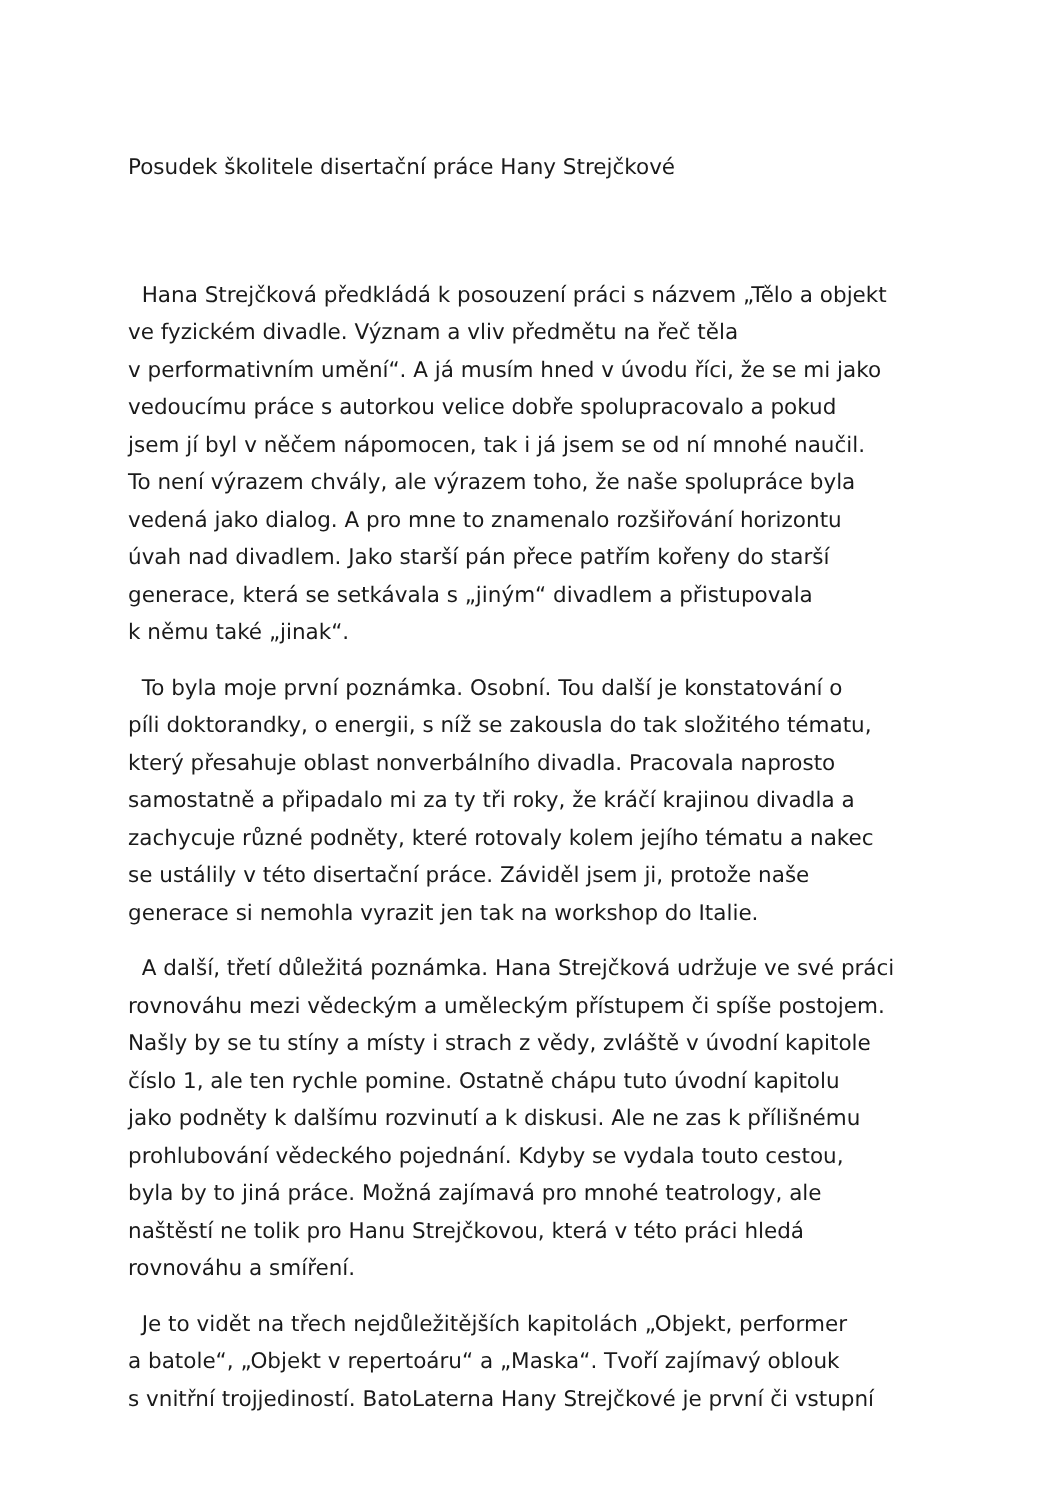Posudek školitele disertační práce Hany Strejčkové
Hana Strejčková předkládá k posouzení práci s názvem „Tělo a objekt
ve fyzickém divadle. Význam a vliv předmětu na řeč těla
v performativním umění“. A já musím hned v úvodu říci, že se mi jako
vedoucímu práce s autorkou velice dobře spolupracovalo a pokud
jsem jí byl v něčem nápomocen, tak i já jsem se od ní mnohé naučil.
To není výrazem chvály, ale výrazem toho, že naše spolupráce byla
vedená jako dialog. A pro mne to znamenalo rozšiřování horizontu
úvah nad divadlem. Jako starší pán přece patřím kořeny do starší
generace, která se setkávala s „jiným“ divadlem a přistupovala
k němu také „jinak“.
To byla moje první poznámka. Osobní. Tou další je konstatování o
píli doktorandky, o energii, s níž se zakousla do tak složitého tématu,
který přesahuje oblast nonverbálního divadla. Pracovala naprosto
samostatně a připadalo mi za ty tři roky, že kráčí krajinou divadla a
zachycuje různé podněty, které rotovaly kolem jejího tématu a nakec
se ustálily v této disertační práce. Záviděl jsem ji, protože naše
generace si nemohla vyrazit jen tak na workshop do Italie.
A další, třetí důležitá poznámka. Hana Strejčková udržuje ve své práci
rovnováhu mezi vědeckým a uměleckým přístupem či spíše postojem.
Našly by se tu stíny a místy i strach z vědy, zvláště v úvodní kapitole
číslo 1, ale ten rychle pomine. Ostatně chápu tuto úvodní kapitolu
jako podněty k dalšímu rozvinutí a k diskusi. Ale ne zas k přílišnému
prohlubování vědeckého pojednání. Kdyby se vydala touto cestou,
byla by to jiná práce. Možná zajímavá pro mnohé teatrology, ale
naštěstí ne tolik pro Hanu Strejčkovou, která v této práci hledá
rovnováhu a smíření.
Je to vidět na třech nejdůležitějších kapitolách „Objekt, performer
a batole“, „Objekt v repertoáru“ a „Maska“. Tvoří zajímavý oblouk
s vnitřní trojjediností. BatoLaterna Hany Strejčkové je první či vstupní